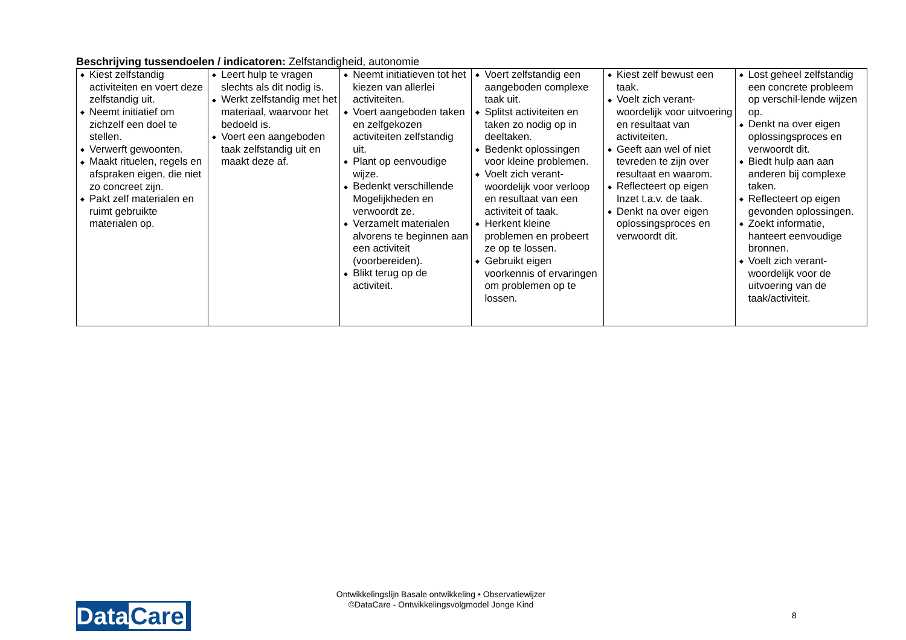Beschrijving tussendoelen / indicatoren: Zelfstandigheid, autonomie
| ◆ Kiest zelfstandig activiteiten en voert deze zelfstandig uit. ◆ Neemt initiatief om zichzelf een doel te stellen. ◆ Verwerft gewoonten. ◆ Maakt rituelen, regels en afspraken eigen, die niet zo concreet zijn. ◆ Pakt zelf materialen en ruimt gebruikte materialen op. | ◆ Leert hulp te vragen slechts als dit nodig is. ◆ Werkt zelfstandig met het materiaal, waarvoor het bedoeld is. ◆ Voert een aangeboden taak zelfstandig uit en maakt deze af. | ◆ Neemt initiatieven tot het kiezen van allerlei activiteiten. ◆ Voert aangeboden taken en zelfgekozen activiteiten zelfstandig uit. ◆ Plant op eenvoudige wijze. ◆ Bedenkt verschillende Mogelijkheden en verwoordt ze. ◆ Verzamelt materialen alvorens te beginnen aan een activiteit (voorbereiden). ◆ Blikt terug op de activiteit. | ◆ Voert zelfstandig een aangeboden complexe taak uit. ◆ Splitst activiteiten en taken zo nodig op in deeltaken. ◆ Bedenkt oplossingen voor kleine problemen. ◆ Voelt zich verant-woordelijk voor verloop en resultaat van een activiteit of taak. ◆ Herkent kleine problemen en probeert ze op te lossen. ◆ Gebruikt eigen voorkennis of ervaringen om problemen op te lossen. | ◆ Kiest zelf bewust een taak. ◆ Voelt zich verant-woordelijk voor uitvoering en resultaat van activiteiten. ◆ Geeft aan wel of niet tevreden te zijn over resultaat en waarom. ◆ Reflecteert op eigen Inzet t.a.v. de taak. ◆ Denkt na over eigen oplossingsproces en verwoordt dit. | ◆ Lost geheel zelfstandig een concrete probleem op verschil-lende wijzen op. ◆ Denkt na over eigen oplossingsproces en verwoordt dit. ◆ Biedt hulp aan aan anderen bij complexe taken. ◆ Reflecteert op eigen gevonden oplossingen. ◆ Zoekt informatie, hanteert eenvoudige bronnen. ◆ Voelt zich verant-woordelijk voor de uitvoering van de taak/activiteit. |
Ontwikkelingslijn Basale ontwikkeling • Observatiewijzer
©DataCare - Ontwikkelingsvolgmodel Jonge Kind
Data Care
8